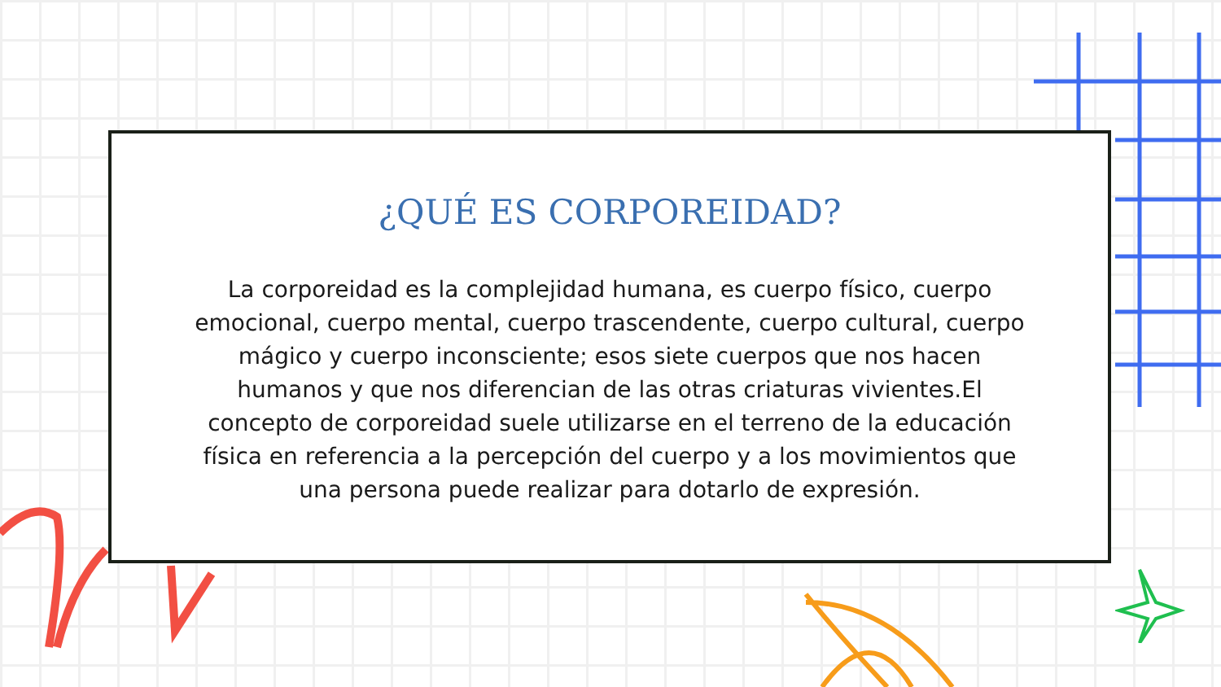¿QUÉ ES CORPOREIDAD?
La corporeidad es la complejidad humana, es cuerpo físico, cuerpo emocional, cuerpo mental, cuerpo trascendente, cuerpo cultural, cuerpo mágico y cuerpo inconsciente; esos siete cuerpos que nos hacen humanos y que nos diferencian de las otras criaturas vivientes.El concepto de corporeidad suele utilizarse en el terreno de la educación física en referencia a la percepción del cuerpo y a los movimientos que una persona puede realizar para dotarlo de expresión.